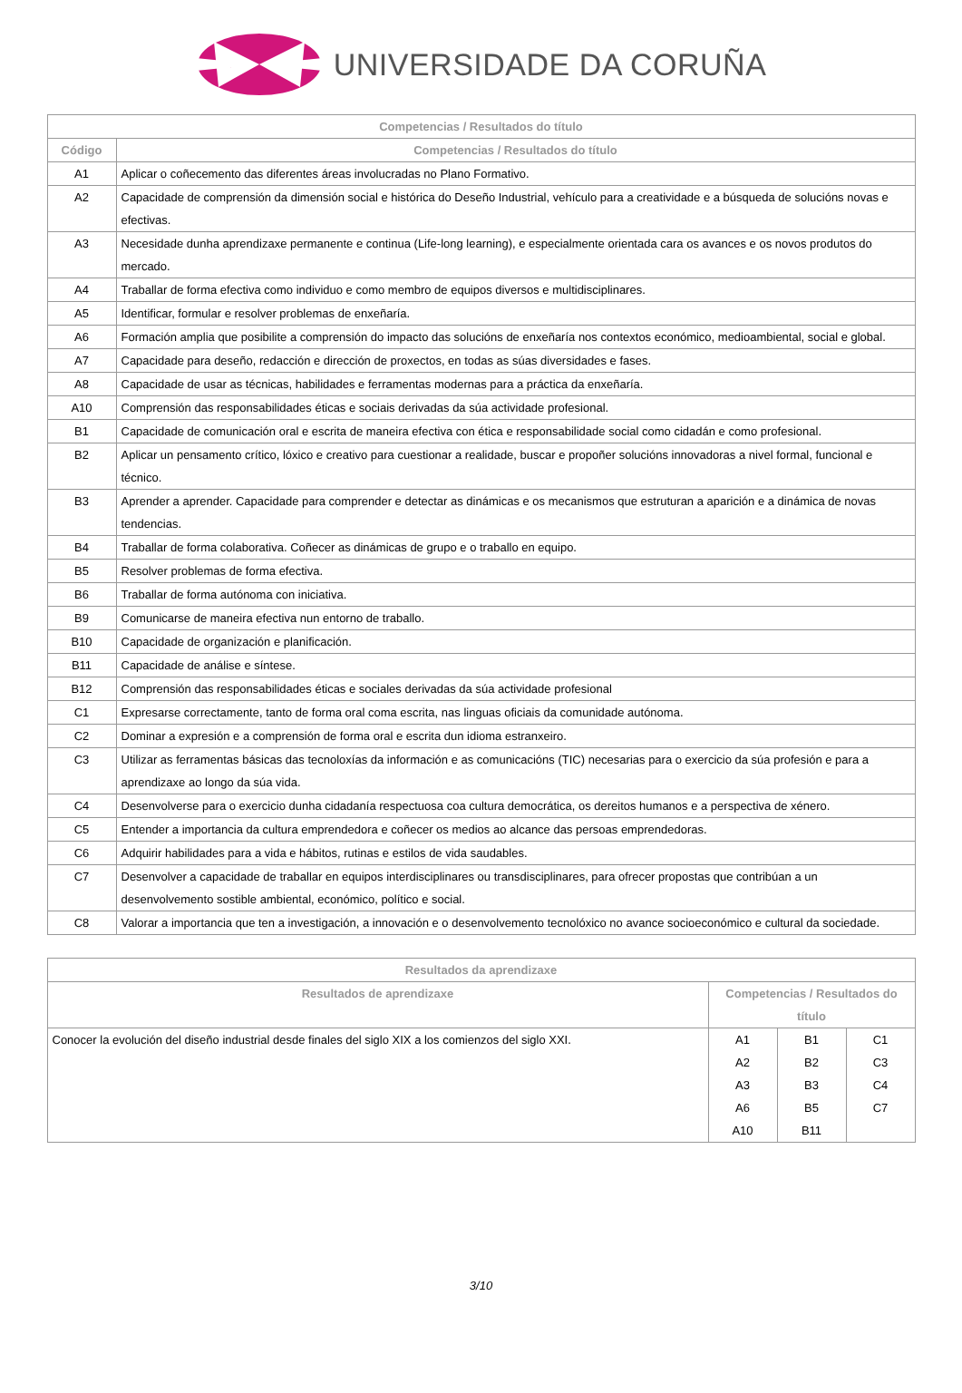UNIVERSIDADE DA CORUÑA
| Competencias / Resultados do título | |
| --- | --- |
| Código | Competencias / Resultados do título |
| A1 | Aplicar o coñecemento das diferentes áreas involucradas no Plano Formativo. |
| A2 | Capacidade de comprensión da dimensión social e histórica do Deseño Industrial, vehículo para a creatividade e a búsqueda de solucións novas e efectivas. |
| A3 | Necesidade dunha aprendizaxe permanente e continua (Life-long learning), e especialmente orientada cara os avances e os novos produtos do mercado. |
| A4 | Traballar de forma efectiva como individuo e como membro de equipos diversos e multidisciplinares. |
| A5 | Identificar, formular e resolver problemas de enxeñaría. |
| A6 | Formación amplia que posibilite a comprensión do impacto das solucións de enxeñaría nos contextos económico, medioambiental, social e global. |
| A7 | Capacidade para deseño, redacción e dirección de proxectos, en todas as súas diversidades e fases. |
| A8 | Capacidade de usar as técnicas, habilidades e ferramentas modernas para a práctica da enxeñaría. |
| A10 | Comprensión das responsabilidades éticas e sociais derivadas da súa actividade profesional. |
| B1 | Capacidade de comunicación oral e escrita de maneira efectiva con ética e responsabilidade social como cidadán e como profesional. |
| B2 | Aplicar un pensamento crítico, lóxico e creativo para cuestionar a realidade, buscar e propoñer solucións innovadoras a nivel formal, funcional e técnico. |
| B3 | Aprender a aprender. Capacidade para comprender e detectar as dinámicas e os mecanismos que estruturan a aparición e a dinámica de novas tendencias. |
| B4 | Traballar de forma colaborativa. Coñecer as dinámicas de grupo e o traballo en equipo. |
| B5 | Resolver problemas de forma efectiva. |
| B6 | Traballar de forma autónoma con iniciativa. |
| B9 | Comunicarse de maneira efectiva nun entorno de traballo. |
| B10 | Capacidade de organización e planificación. |
| B11 | Capacidade de análise e síntese. |
| B12 | Comprensión das responsabilidades éticas e sociales derivadas da súa actividade profesional |
| C1 | Expresarse correctamente, tanto de forma oral coma escrita, nas linguas oficiais da comunidade autónoma. |
| C2 | Dominar a expresión e a comprensión de forma oral e escrita dun idioma estranxeiro. |
| C3 | Utilizar as ferramentas básicas das tecnoloxías da información e as comunicacións (TIC) necesarias para o exercicio da súa profesión e para a aprendizaxe ao longo da súa vida. |
| C4 | Desenvolverse para o exercicio dunha cidadanía respectuosa coa cultura democrática, os dereitos humanos e a perspectiva de xénero. |
| C5 | Entender a importancia da cultura emprendedora e coñecer os medios ao alcance das persoas emprendedoras. |
| C6 | Adquirir habilidades para a vida e hábitos, rutinas e estilos de vida saudables. |
| C7 | Desenvolver a capacidade de traballar en equipos interdisciplinares ou transdisciplinares, para ofrecer propostas que contribúan a un desenvolvemento sostible ambiental, económico, político e social. |
| C8 | Valorar a importancia que ten a investigación, a innovación e o desenvolvemento tecnolóxico no avance socioeconómico e cultural da sociedade. |
| Resultados da aprendizaxe | | | |
| --- | --- | --- | --- |
| Resultados de aprendizaxe | Competencias / Resultados do título | | |
| Conocer la evolución del diseño industrial desde finales del siglo XIX a los comienzos del siglo XXI. | A1 | B1 | C1 |
| | A2 | B2 | C3 |
| | A3 | B3 | C4 |
| | A6 | B5 | C7 |
| | A10 | B11 | |
3/10